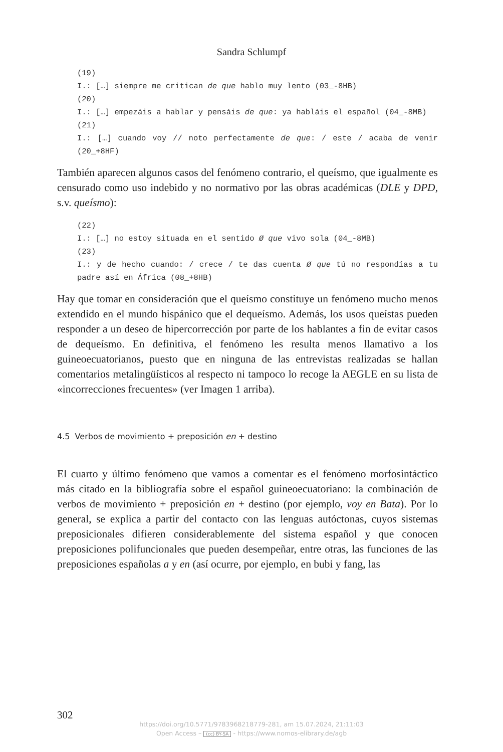Sandra Schlumpf
(19)
I.: […] siempre me critican de que hablo muy lento (03_-8HB)
(20)
I.: […] empezáis a hablar y pensáis de que: ya habláis el español (04_-8MB)
(21)
I.: […] cuando voy // noto perfectamente de que: / este / acaba de venir (20_+8HF)
También aparecen algunos casos del fenómeno contrario, el queísmo, que igualmente es censurado como uso indebido y no normativo por las obras académicas (DLE y DPD, s.v. queísmo):
(22)
I.: […] no estoy situada en el sentido Ø que vivo sola (04_-8MB)
(23)
I.: y de hecho cuando: / crece / te das cuenta Ø que tú no respondías a tu padre así en África (08_+8HB)
Hay que tomar en consideración que el queísmo constituye un fenómeno mucho menos extendido en el mundo hispánico que el dequeísmo. Además, los usos queístas pueden responder a un deseo de hipercorrección por parte de los hablantes a fin de evitar casos de dequeísmo. En definitiva, el fenómeno les resulta menos llamativo a los guineoecuatorianos, puesto que en ninguna de las entrevistas realizadas se hallan comentarios metalingüísticos al respecto ni tampoco lo recoge la AEGLE en su lista de «incorrecciones frecuentes» (ver Imagen 1 arriba).
4.5 Verbos de movimiento + preposición en + destino
El cuarto y último fenómeno que vamos a comentar es el fenómeno morfosintáctico más citado en la bibliografía sobre el español guineoecuatoriano: la combinación de verbos de movimiento + preposición en + destino (por ejemplo, voy en Bata). Por lo general, se explica a partir del contacto con las lenguas autóctonas, cuyos sistemas preposicionales difieren considerablemente del sistema español y que conocen preposiciones polifuncionales que pueden desempeñar, entre otras, las funciones de las preposiciones españolas a y en (así ocurre, por ejemplo, en bubi y fang, las
302
https://doi.org/10.5771/9783968218779-281, am 15.07.2024, 21:11:03
Open Access – (cc) BY-SA - https://www.nomos-elibrary.de/agb